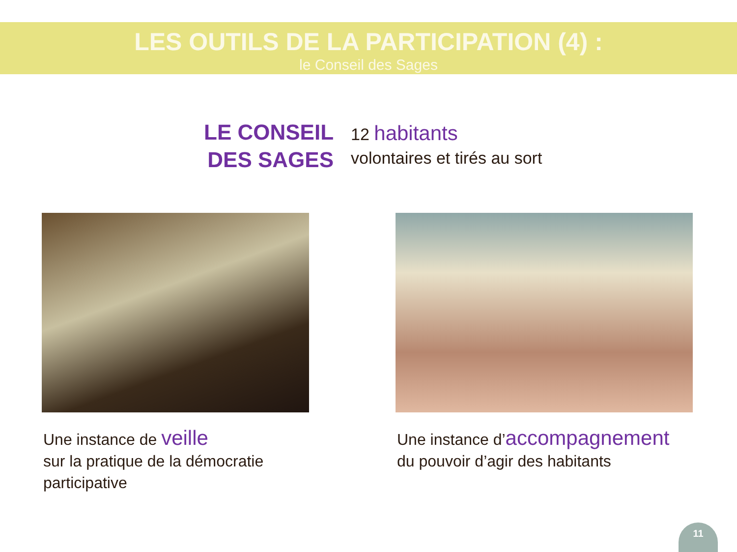LES OUTILS DE LA PARTICIPATION (4) :
le Conseil des Sages
LE CONSEIL
DES SAGES
12 habitants
volontaires et tirés au sort
Une instance de veille
sur la pratique de la démocratie participative
Une instance d’accompagnement
du pouvoir d’agir des habitants
11